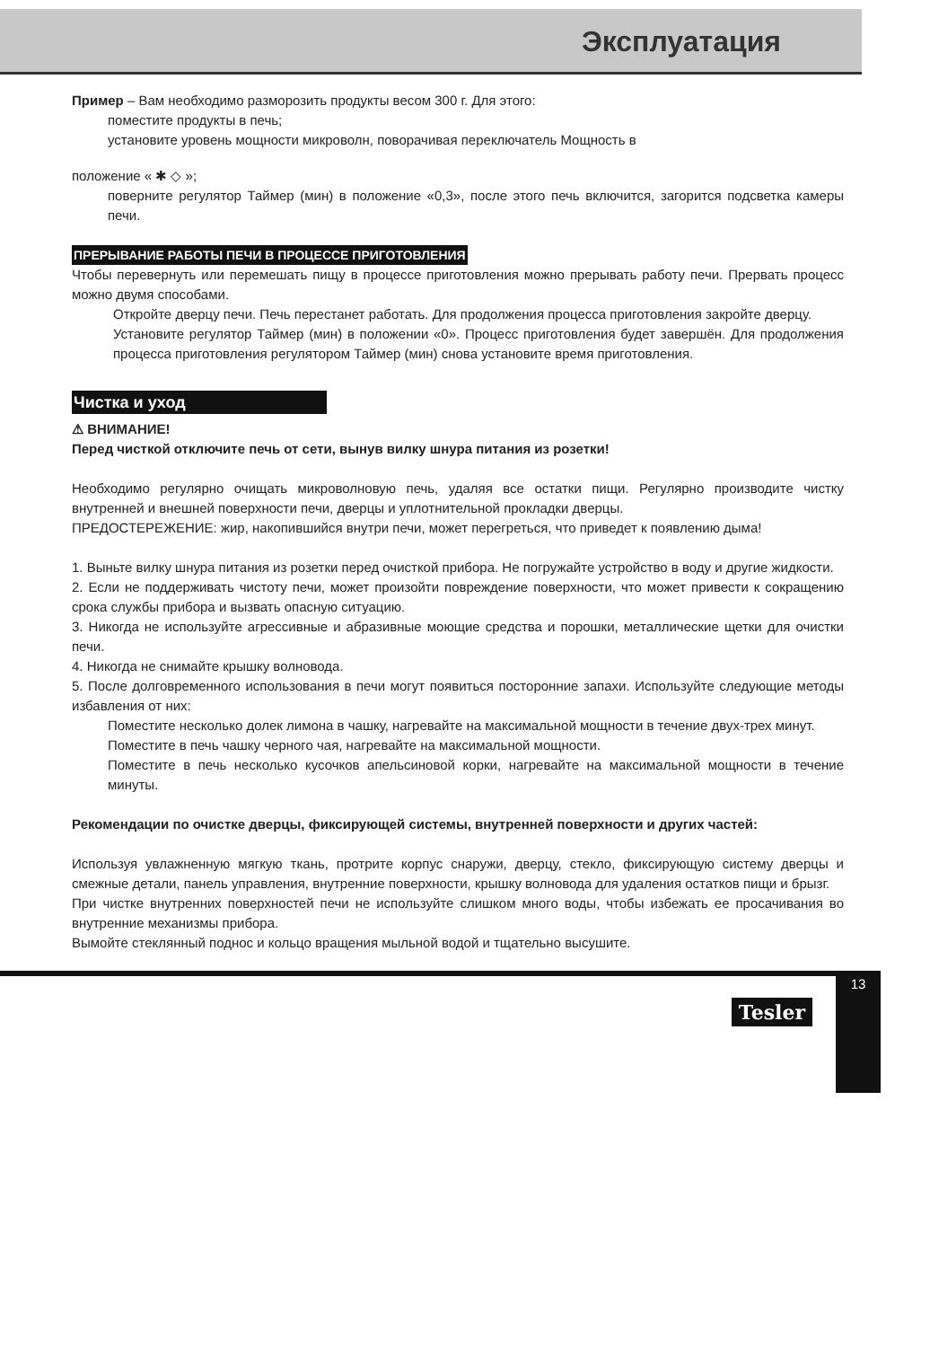Эксплуатация
Пример – Вам необходимо разморозить продукты весом 300 г. Для этого:
поместите продукты в печь;
установите уровень мощности микроволн, поворачивая переключатель Мощность в
положение « ✱ ◇ »;
поверните регулятор Таймер (мин) в положение «0,3», после этого печь включится, загорится подсветка камеры печи.
ПРЕРЫВАНИЕ РАБОТЫ ПЕЧИ В ПРОЦЕССЕ ПРИГОТОВЛЕНИЯ
Чтобы перевернуть или перемешать пищу в процессе приготовления можно прерывать работу печи. Прервать процесс можно двумя способами.
Откройте дверцу печи. Печь перестанет работать. Для продолжения процесса приготовления закройте дверцу.
Установите регулятор Таймер (мин) в положении «0». Процесс приготовления будет завершён. Для продолжения процесса приготовления регулятором Таймер (мин) снова установите время приготовления.
Чистка и уход
⚠ ВНИМАНИЕ!
Перед чисткой отключите печь от сети, вынув вилку шнура питания из розетки!
Необходимо регулярно очищать микроволновую печь, удаляя все остатки пищи. Регулярно производите чистку внутренней и внешней поверхности печи, дверцы и уплотнительной прокладки дверцы.
ПРЕДОСТЕРЕЖЕНИЕ: жир, накопившийся внутри печи, может перегреться, что приведет к появлению дыма!
1. Выньте вилку шнура питания из розетки перед очисткой прибора. Не погружайте устройство в воду и другие жидкости.
2. Если не поддерживать чистоту печи, может произойти повреждение поверхности, что может привести к сокращению срока службы прибора и вызвать опасную ситуацию.
3. Никогда не используйте агрессивные и абразивные моющие средства и порошки, металлические щетки для очистки печи.
4. Никогда не снимайте крышку волновода.
5. После долговременного использования в печи могут появиться посторонние запахи. Используйте следующие методы избавления от них:
Поместите несколько долек лимона в чашку, нагревайте на максимальной мощности в течение двух-трех минут.
Поместите в печь чашку черного чая, нагревайте на максимальной мощности.
Поместите в печь несколько кусочков апельсиновой корки, нагревайте на максимальной мощности в течение минуты.
Рекомендации по очистке дверцы, фиксирующей системы, внутренней поверхности и других частей:
Используя увлажненную мягкую ткань, протрите корпус снаружи, дверцу, стекло, фиксирующую систему дверцы и смежные детали, панель управления, внутренние поверхности, крышку волновода для удаления остатков пищи и брызг.
При чистке внутренних поверхностей печи не используйте слишком много воды, чтобы избежать ее просачивания во внутренние механизмы прибора.
Вымойте стеклянный поднос и кольцо вращения мыльной водой и тщательно высушите.
Tesler
13